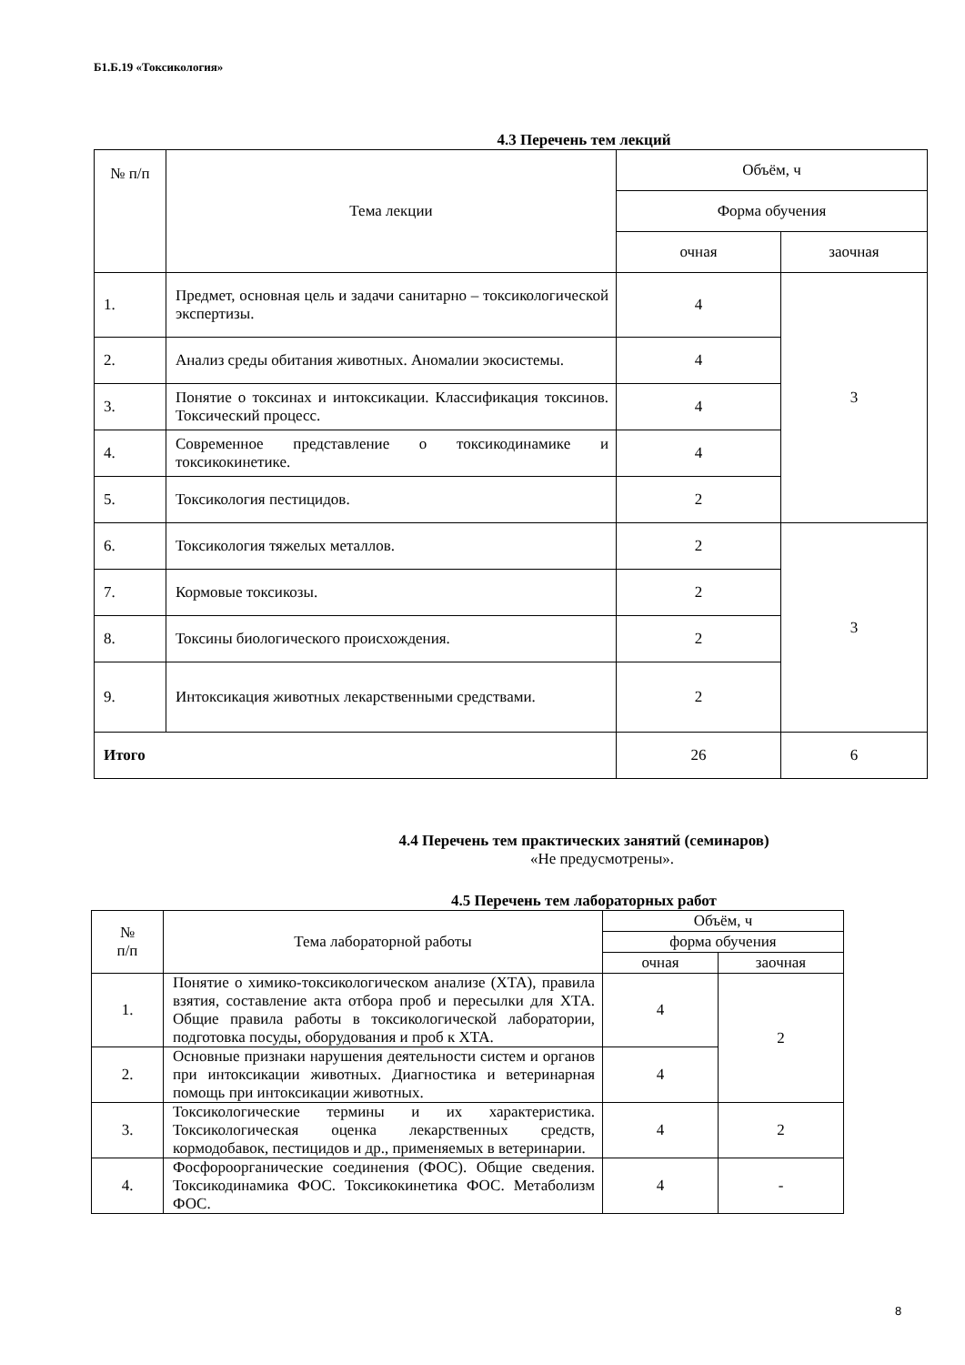Б1.Б.19 «Токсикология»
4.3 Перечень тем лекций
| № п/п | Тема лекции | Объём, ч | |
| --- | --- | --- | --- |
| | | Форма обучения | |
| | | очная | заочная |
| 1. | Предмет, основная цель и задачи санитарно – токсикологической экспертизы. | 4 | 3 |
| 2. | Анализ среды обитания животных. Аномалии экосистемы. | 4 | |
| 3. | Понятие о токсинах и интоксикации. Классификация токсинов. Токсический процесс. | 4 | |
| 4. | Современное представление о токсикодинамике и токсикокинетике. | 4 | |
| 5. | Токсикология пестицидов. | 2 | |
| 6. | Токсикология тяжелых металлов. | 2 | 3 |
| 7. | Кормовые токсикозы. | 2 | |
| 8. | Токсины биологического происхождения. | 2 | |
| 9. | Интоксикация животных лекарственными средствами. | 2 | |
| Итого | | 26 | 6 |
4.4 Перечень тем практических занятий (семинаров)
«Не предусмотрены».
4.5 Перечень тем лабораторных работ
| № п/п | Тема лабораторной работы | Объём, ч | |
| --- | --- | --- | --- |
| | | форма обучения | |
| | | очная | заочная |
| 1. | Понятие о химико-токсикологическом анализе (ХТА), правила взятия, составление акта отбора проб и пересылки для ХТА. Общие правила работы в токсикологической лаборатории, подготовка посуды, оборудования и проб к ХТА. | 4 | 2 |
| 2. | Основные признаки нарушения деятельности систем и органов при интоксикации животных. Диагностика и ветеринарная помощь при интоксикации животных. | 4 | |
| 3. | Токсикологические термины и их характеристика. Токсикологическая оценка лекарственных средств, кормодобавок, пестицидов и др., применяемых в ветеринарии. | 4 | 2 |
| 4. | Фосфороорганические соединения (ФОС). Общие сведения. Токсикодинамика ФОС. Токсикокинетика ФОС. Метаболизм ФОС. | 4 | - |
8